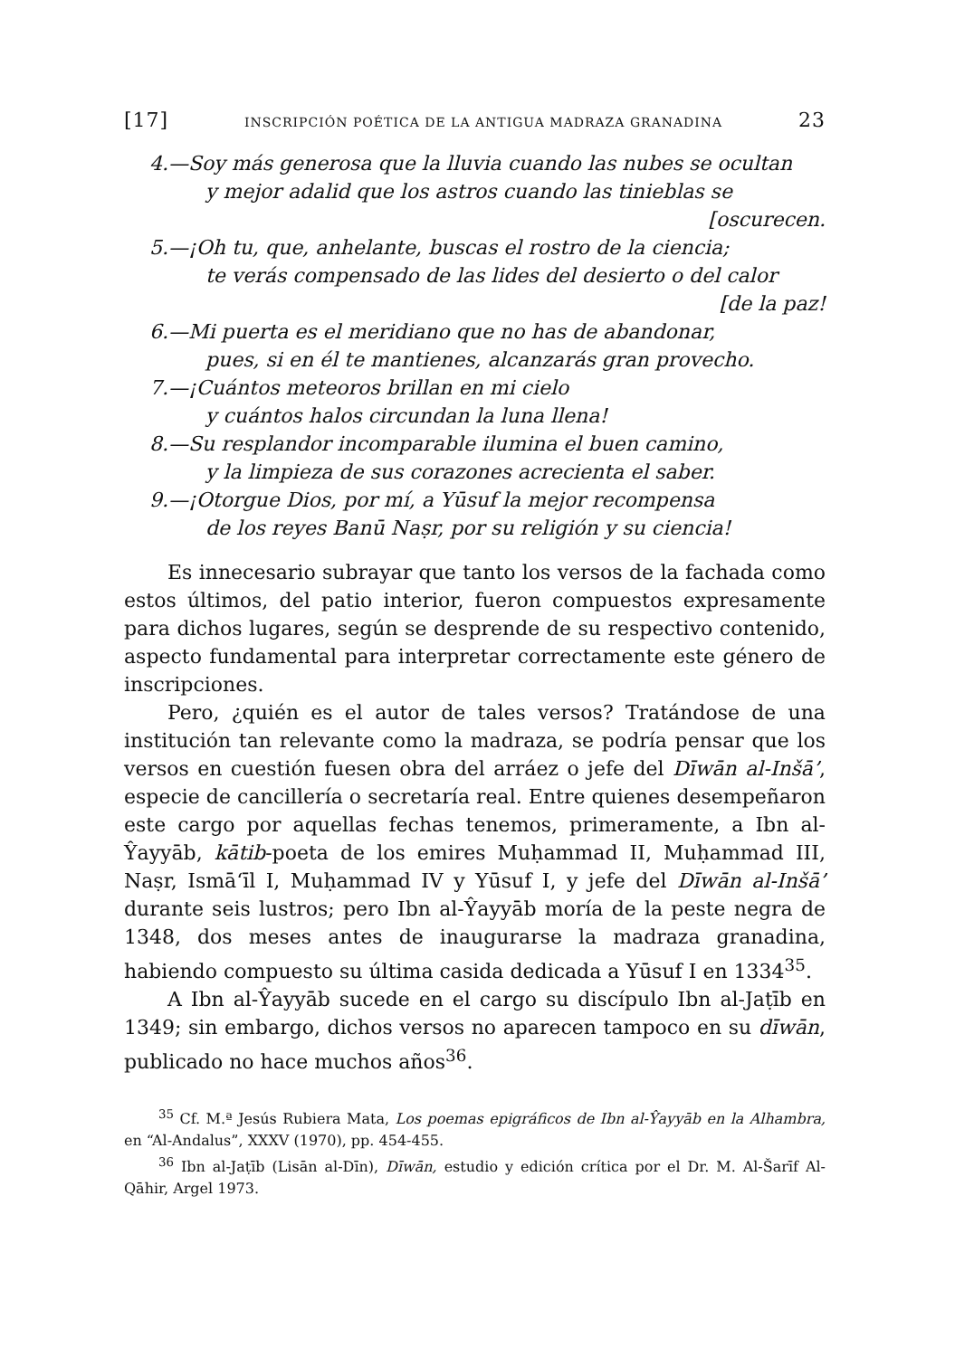[17] INSCRIPCIÓN POÉTICA DE LA ANTIGUA MADRAZA GRANADINA 23
4.—Soy más generosa que la lluvia cuando las nubes se ocultan
y mejor adalid que los astros cuando las tinieblas se
[oscurecen.
5.—¡Oh tu, que, anhelante, buscas el rostro de la ciencia;
te verás compensado de las lides del desierto o del calor
[de la paz!
6.—Mi puerta es el meridiano que no has de abandonar,
pues, si en él te mantienes, alcanzarás gran provecho.
7.—¡Cuántos meteoros brillan en mi cielo
y cuántos halos circundan la luna llena!
8.—Su resplandor incomparable ilumina el buen camino,
y la limpieza de sus corazones acrecienta el saber.
9.—¡Otorgue Dios, por mí, a Yūsuf la mejor recompensa
de los reyes Banū Naṣr, por su religión y su ciencia!
Es innecesario subrayar que tanto los versos de la fachada como estos últimos, del patio interior, fueron compuestos expresamente para dichos lugares, según se desprende de su respectivo contenido, aspecto fundamental para interpretar correctamente este género de inscripciones.
Pero, ¿quién es el autor de tales versos? Tratándose de una institución tan relevante como la madraza, se podría pensar que los versos en cuestión fuesen obra del arráez o jefe del Dīwān al-Inšā’, especie de cancillería o secretaría real. Entre quienes desempeñaron este cargo por aquellas fechas tenemos, primeramente, a Ibn al-Ŷayyāb, kātib-poeta de los emires Muḥammad II, Muḥammad III, Naṣr, Ismā‘īl I, Muḥammad IV y Yūsuf I, y jefe del Dīwān al-Inšā’ durante seis lustros; pero Ibn al-Ŷayyāb moría de la peste negra de 1348, dos meses antes de inaugurarse la madraza granadina, habiendo compuesto su última casida dedicada a Yūsuf I en 1334<sup>35</sup>.
A Ibn al-Ŷayyāb sucede en el cargo su discípulo Ibn al-Jaṭīb en 1349; sin embargo, dichos versos no aparecen tampoco en su dīwān, publicado no hace muchos años<sup>36</sup>.
<sup>35</sup> Cf. M.ª Jesús Rubiera Mata, Los poemas epigráficos de Ibn al-Ŷayyāb en la Alhambra, en “Al-Andalus”, XXXV (1970), pp. 454-455.
<sup>36</sup> Ibn al-Jaṭīb (Lisān al-Dīn), Dīwān, estudio y edición crítica por el Dr. M. Al-Šarīf Al-Qāhir, Argel 1973.